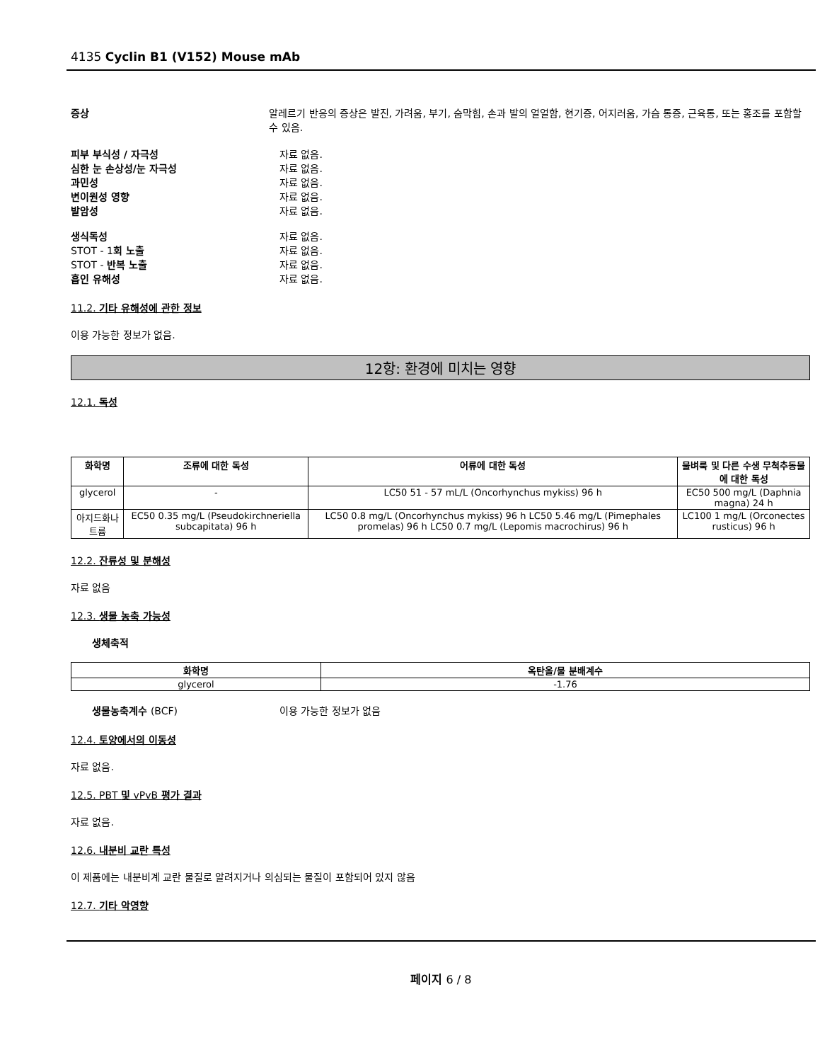4135 Cyclin B1 (V152) Mouse mAb
증상 알레르기 반응의 증상은 발진, 가려움, 부기, 숨막힘, 손과 발의 얼얼함, 현기증, 어지러움, 가슴 통증, 근육통, 또는 홍조를 포함할 수 있음.
피부 부식성 / 자극성 자료 없음.
심한 눈 손상성/눈 자극성 자료 없음.
과민성 자료 없음.
변이원성 영향 자료 없음.
발암성 자료 없음.
생식독성 자료 없음.
STOT - 1회 노출 자료 없음.
STOT - 반복 노출 자료 없음.
흡인 유해성 자료 없음.
11.2. 기타 유해성에 관한 정보
이용 가능한 정보가 없음.
12항: 환경에 미치는 영향
12.1. 독성
| 화학명 | 조류에 대한 독성 | 어류에 대한 독성 | 물벼룩 및 다른 수생 무척추동물에 대한 독성 |
| --- | --- | --- | --- |
| glycerol | - | LC50 51 - 57 mL/L (Oncorhynchus mykiss) 96 h | EC50 500 mg/L (Daphnia magna) 24 h |
| 아지드화나트륨 | EC50 0.35 mg/L (Pseudokirchneriella subcapitata) 96 h | LC50 0.8 mg/L (Oncorhynchus mykiss) 96 h LC50 5.46 mg/L (Pimephales promelas) 96 h LC50 0.7 mg/L (Lepomis macrochirus) 96 h | LC100 1 mg/L (Orconectes rusticus) 96 h |
12.2. 잔류성 및 분해성
자료 없음
12.3. 생물 농축 가능성
생체축적
| 화학명 | 옥탄올/물 분배계수 |
| --- | --- |
| glycerol | -1.76 |
생물농축계수 (BCF) 이용 가능한 정보가 없음
12.4. 토양에서의 이동성
자료 없음.
12.5. PBT 및 vPvB 평가 결과
자료 없음.
12.6. 내분비 교란 특성
이 제품에는 내분비계 교란 물질로 알려지거나 의심되는 물질이 포함되어 있지 않음
12.7. 기타 악영향
페이지 6 / 8